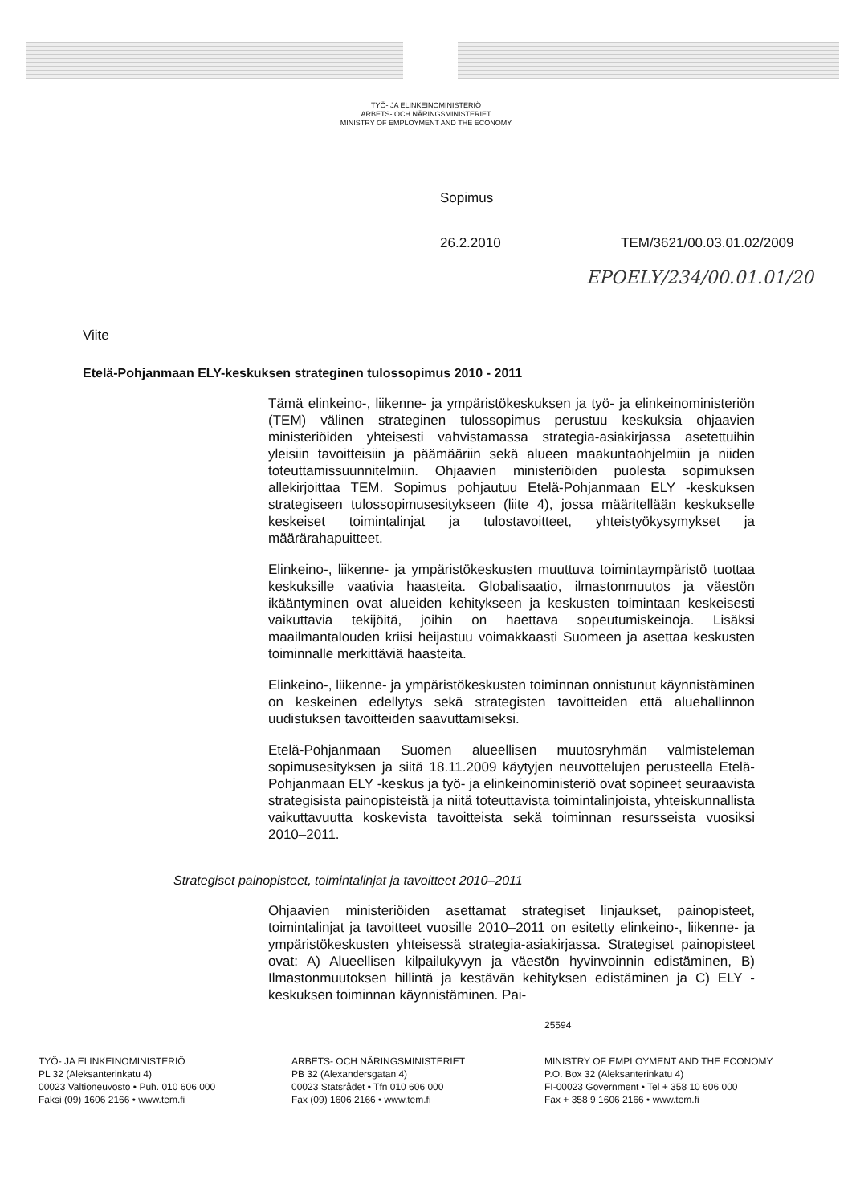TYÖ- JA ELINKEINOMINISTERIÖ
ARBETS- OCH NÄRINGSMINISTERIET
MINISTRY OF EMPLOYMENT AND THE ECONOMY
Sopimus
26.2.2010 TEM/3621/00.03.01.02/2009
EPOELY/234/00.01.01/20
Viite
Etelä-Pohjanmaan ELY-keskuksen strateginen tulossopimus 2010 - 2011
Tämä elinkeino-, liikenne- ja ympäristökeskuksen ja työ- ja elinkeinoministeriön (TEM) välinen strateginen tulossopimus perustuu keskuksia ohjaavien ministeriöiden yhteisesti vahvistamassa strategia-asiakirjassa asetettuihin yleisiin tavoitteisiin ja päämääriin sekä alueen maakuntaohjelmiin ja niiden toteuttamissuunnitelmiin. Ohjaavien ministeriöiden puolesta sopimuksen allekirjoittaa TEM. Sopimus pohjautuu Etelä-Pohjanmaan ELY -keskuksen strategiseen tulossopimusesitykseen (liite 4), jossa määritellään keskukselle keskeiset toimintalinjat ja tulostavoitteet, yhteistyökysymykset ja määrärahapuitteet.
Elinkeino-, liikenne- ja ympäristökeskusten muuttuva toimintaympäristö tuottaa keskuksille vaativia haasteita. Globalisaatio, ilmastonmuutos ja väestön ikääntyminen ovat alueiden kehitykseen ja keskusten toimintaan keskeisesti vaikuttavia tekijöitä, joihin on haettava sopeutumiskeinoja. Lisäksi maailmantalouden kriisi heijastuu voimakkaasti Suomeen ja asettaa keskusten toiminnalle merkittäviä haasteita.
Elinkeino-, liikenne- ja ympäristökeskusten toiminnan onnistunut käynnistäminen on keskeinen edellytys sekä strategisten tavoitteiden että aluehallinnon uudistuksen tavoitteiden saavuttamiseksi.
Etelä-Pohjanmaan Suomen alueellisen muutosryhmän valmisteleman sopimusesityksen ja siitä 18.11.2009 käytyjen neuvottelujen perusteella Etelä-Pohjanmaan ELY -keskus ja työ- ja elinkeinoministeriö ovat sopineet seuraavista strategisista painopisteistä ja niitä toteuttavista toimintalinjoista, yhteiskunnallista vaikuttavuutta koskevista tavoitteista sekä toiminnan resursseista vuosiksi 2010–2011.
Strategiset painopisteet, toimintalinjat ja tavoitteet 2010–2011
Ohjaavien ministeriöiden asettamat strategiset linjaukset, painopisteet, toimintalinjat ja tavoitteet vuosille 2010–2011 on esitetty elinkeino-, liikenne- ja ympäristökeskusten yhteisessä strategia-asiakirjassa. Strategiset painopisteet ovat: A) Alueellisen kilpailukyvyn ja väestön hyvinvoinnin edistäminen, B) Ilmastonmuutoksen hillintä ja kestävän kehityksen edistäminen ja C) ELY -keskuksen toiminnan käynnistäminen. Pai-
25594
TYÖ- JA ELINKEINOMINISTERIÖ
PL 32 (Aleksanterinkatu 4)
00023 Valtioneuvosto • Puh. 010 606 000
Faksi (09) 1606 2166 • www.tem.fi
ARBETS- OCH NÄRINGSMINISTERIET
PB 32 (Alexandersgatan 4)
00023 Statsrådet • Tfn 010 606 000
Fax (09) 1606 2166 • www.tem.fi
MINISTRY OF EMPLOYMENT AND THE ECONOMY
P.O. Box 32 (Aleksanterinkatu 4)
FI-00023 Government • Tel + 358 10 606 000
Fax + 358 9 1606 2166 • www.tem.fi